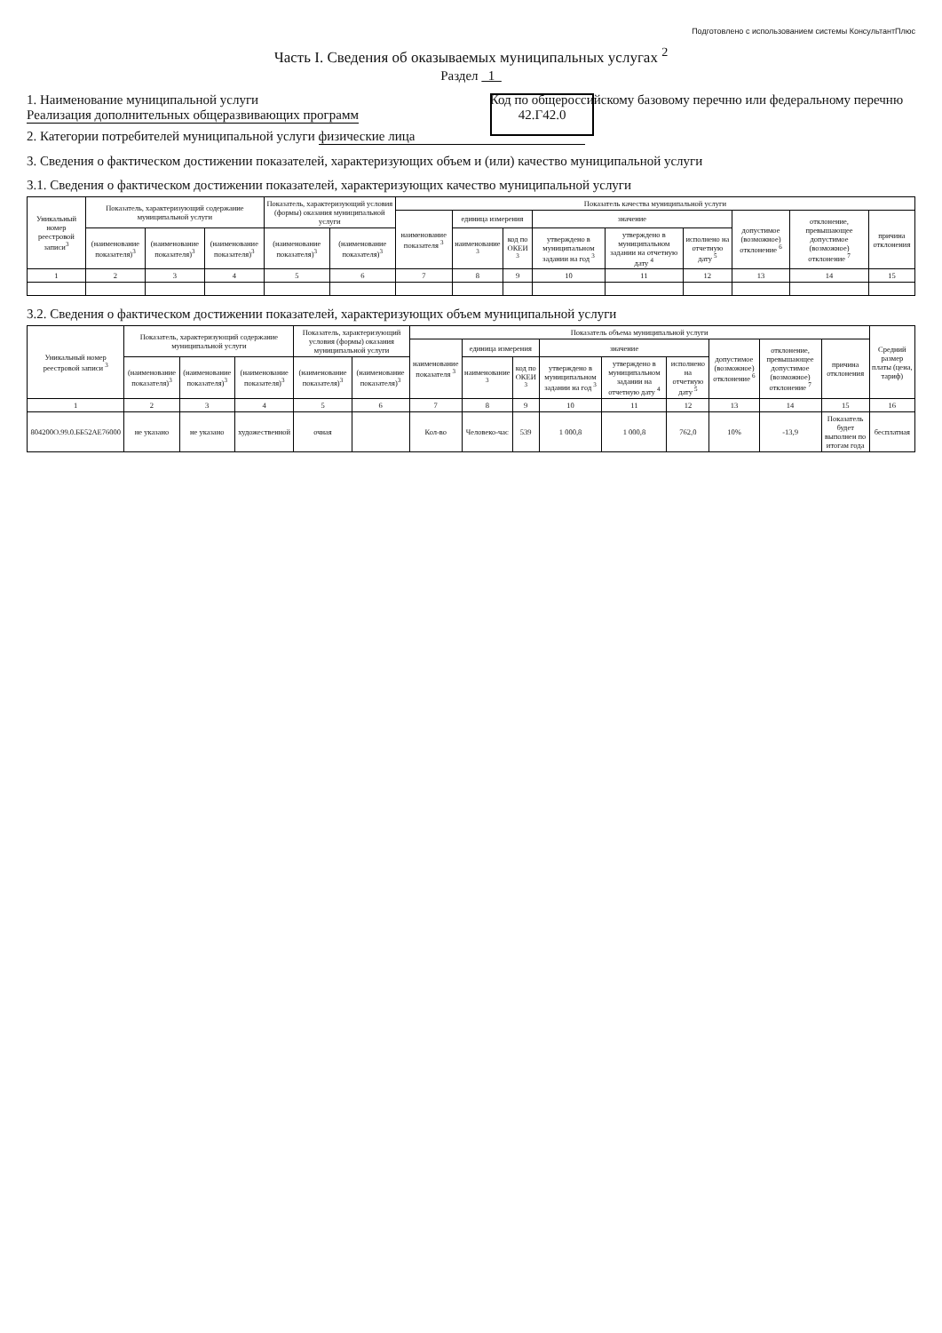Подготовлено с использованием системы КонсультантПлюс
Часть I. Сведения об оказываемых муниципальных услугах <sup>2</sup>
Раздел 1
1. Наименование муниципальной услуги Реализация дополнительных общеразвивающих программ
Код по общероссийскому базовому перечню или федеральному перечню 42.Г42.0
2. Категории потребителей муниципальной услуги физические лица
3. Сведения о фактическом достижении показателей, характеризующих объем и (или) качество муниципальной услуги
3.1. Сведения о фактическом достижении показателей, характеризующих качество муниципальной услуги
| Уникальный номер реестровой записи<sup>3</sup> | Показатель, характеризующий содержание муниципальной услуги | | | Показатель, характеризующий условия (формы) оказания муниципальной услуги | | Показатель качества муниципальной услуги | | | | | | | | |
| --- | --- | --- | --- | --- | --- | --- | --- | --- | --- | --- | --- | --- | --- | --- |
| | | | | | | наименование показателя <sup>3</sup> | единица измерения | | значение | | | допустимое (возможное) отклонение <sup>6</sup> | отклонение, превышающее допустимое (возможное) отклонение <sup>7</sup> | причина отклонения |
| | (наименование показателя)<sup>3</sup> | (наименование показателя)<sup>3</sup> | (наименование показателя)<sup>3</sup> | (наименование показателя)<sup>3</sup> | (наименование показателя)<sup>3</sup> | | наименование <sup>3</sup> | код по ОКЕИ <sup>3</sup> | утверждено в муниципальном задании на год <sup>3</sup> | утверждено в муниципальном задании на отчетную дату <sup>4</sup> | исполнено на отчетную дату <sup>5</sup> | | | |
| 1 | 2 | 3 | 4 | 5 | 6 | 7 | 8 | 9 | 10 | 11 | 12 | 13 | 14 | 15 |
3.2. Сведения о фактическом достижении показателей, характеризующих объем муниципальной услуги
| Уникальный номер реестровой записи <sup>3</sup> | Показатель, характеризующий содержание муниципальной услуги | | | Показатель, характеризующий условия (формы) оказания муниципальной услуги | | Показатель объема муниципальной услуги | | | | | | | | | Средний размер платы (цена, тариф) |
| --- | --- | --- | --- | --- | --- | --- | --- | --- | --- | --- | --- | --- | --- | --- | --- |
| | | | | | | наименование показателя <sup>3</sup> | единица измерения | | значение | | | допустимое (возможное) отклонение <sup>6</sup> | отклонение, превышающее допустимое (возможное) отклонение <sup>7</sup> | причина отклонения | |
| | (наименование показателя)<sup>3</sup> | (наименование показателя)<sup>3</sup> | (наименование показателя)<sup>3</sup> | (наименование показателя)<sup>3</sup> | (наименование показателя)<sup>3</sup> | | наименование <sup>3</sup> | код по ОКЕИ <sup>3</sup> | утверждено в муниципальном задании на год <sup>3</sup> | утверждено в муниципальном задании на отчетную дату <sup>4</sup> | исполнено на отчетную дату <sup>5</sup> | | | | |
| 1 | 2 | 3 | 4 | 5 | 6 | 7 | 8 | 9 | 10 | 11 | 12 | 13 | 14 | 15 | 16 |
| 804200О.99.0.ББ52АЕ76000 | не указано | не указано | художественной | очная | | Кол-во | Человеко-час | 539 | 1 000,8 | 1 000,8 | 762,0 | 10% | -13,9 | Показатель будет выполнен по итогам года | бесплатная |